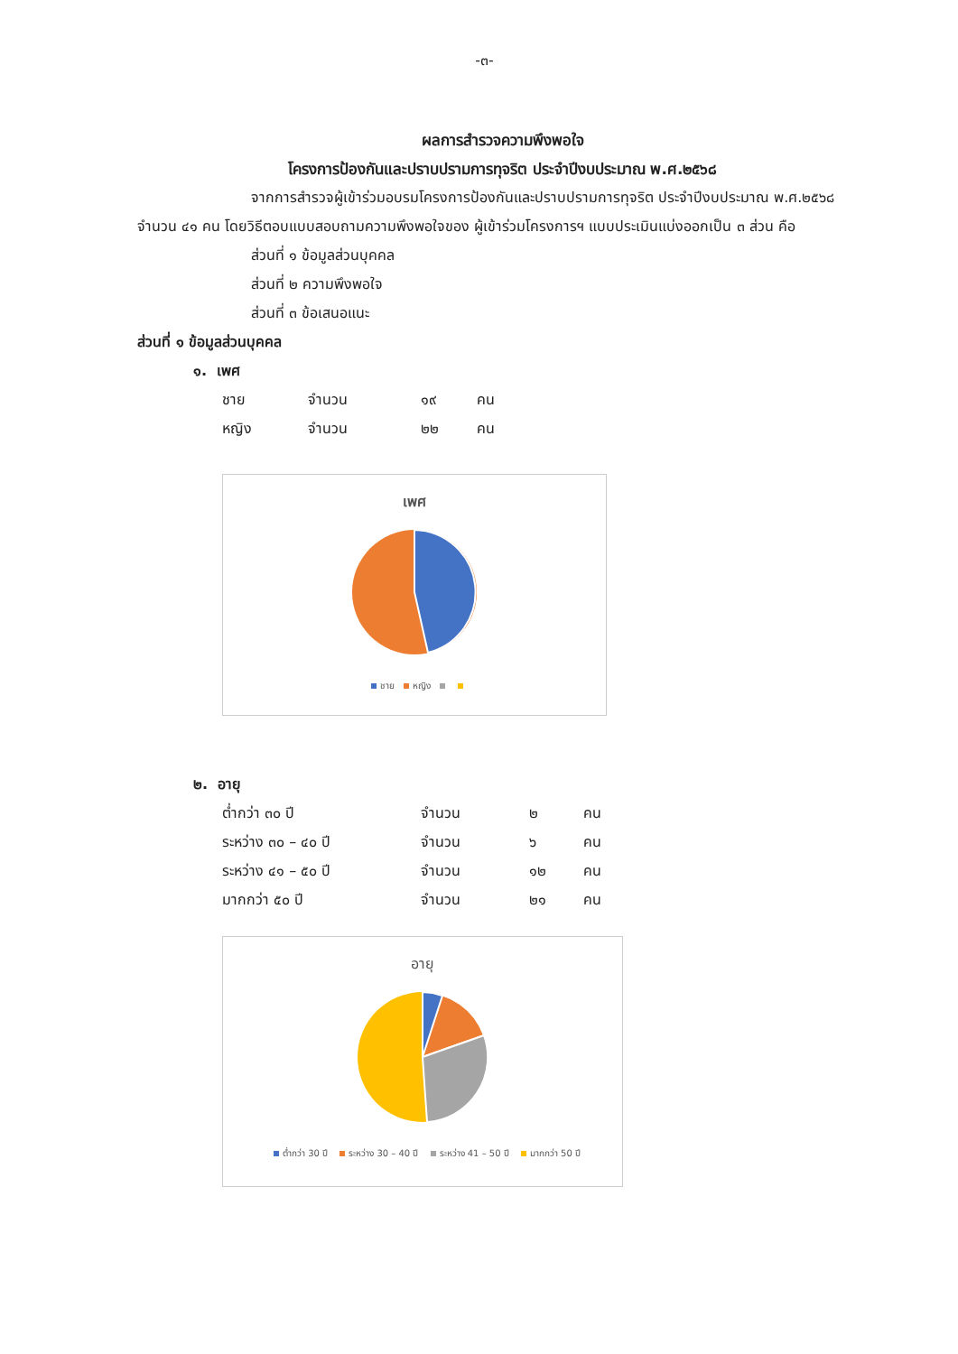-๓-
ผลการสำรวจความพึงพอใจ
โครงการป้องกันและปราบปรามการทุจริต ประจำปีงบประมาณ พ.ศ.๒๕๖๘
จากการสำรวจผู้เข้าร่วมอบรมโครงการป้องกันและปราบปรามการทุจริต ประจำปีงบประมาณ พ.ศ.๒๕๖๘ จำนวน ๔๑ คน โดยวิธีตอบแบบสอบถามความพึงพอใจของ ผู้เข้าร่วมโครงการฯ แบบประเมินแบ่งออกเป็น ๓ ส่วน คือ
ส่วนที่ ๑ ข้อมูลส่วนบุคคล
ส่วนที่ ๒ ความพึงพอใจ
ส่วนที่ ๓ ข้อเสนอแนะ
ส่วนที่ ๑ ข้อมูลส่วนบุคคล
๑. เพศ
| ชาย | จำนวน | ๑๙ | คน |
| หญิง | จำนวน | ๒๒ | คน |
เพศ
ชาย หญิง
๒. อายุ
| ต่ำกว่า ๓๐ ปี | จำนวน | ๒ | คน |
| ระหว่าง ๓๐ – ๔๐ ปี | จำนวน | ๖ | คน |
| ระหว่าง ๔๑ – ๕๐ ปี | จำนวน | ๑๒ | คน |
| มากกว่า ๕๐ ปี | จำนวน | ๒๑ | คน |
อายุ
ต่ำกว่า 30 ปี ระหว่าง 30 – 40 ปี ระหว่าง 41 – 50 ปี มากกว่า 50 ปี